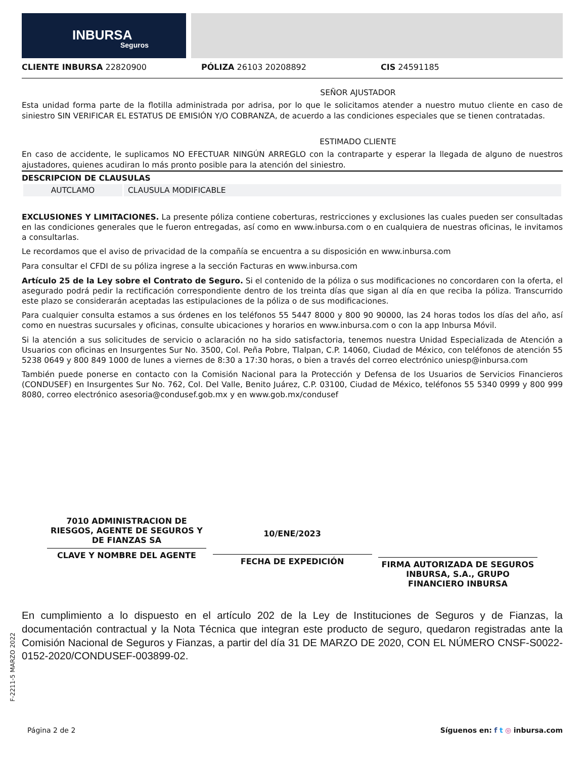INBURSA
Seguros
CLIENTE INBURSA 22820900 PÓLIZA 26103 20208892 CIS 24591185
SEÑOR AJUSTADOR
Esta unidad forma parte de la flotilla administrada por adrisa, por lo que le solicitamos atender a nuestro mutuo cliente en caso de siniestro SIN VERIFICAR EL ESTATUS DE EMISIÓN Y/O COBRANZA, de acuerdo a las condiciones especiales que se tienen contratadas.
ESTIMADO CLIENTE
En caso de accidente, le suplicamos NO EFECTUAR NINGÚN ARREGLO con la contraparte y esperar la llegada de alguno de nuestros ajustadores, quienes acudiran lo más pronto posible para la atención del siniestro.
DESCRIPCION DE CLAUSULAS
| AUTCLAMO | CLAUSULA MODIFICABLE |
EXCLUSIONES Y LIMITACIONES. La presente póliza contiene coberturas, restricciones y exclusiones las cuales pueden ser consultadas en las condiciones generales que le fueron entregadas, así como en www.inbursa.com o en cualquiera de nuestras oficinas, le invitamos a consultarlas.
Le recordamos que el aviso de privacidad de la compañía se encuentra a su disposición en www.inbursa.com
Para consultar el CFDI de su póliza ingrese a la sección Facturas en www.inbursa.com
Artículo 25 de la Ley sobre el Contrato de Seguro. Si el contenido de la póliza o sus modificaciones no concordaren con la oferta, el asegurado podrá pedir la rectificación correspondiente dentro de los treinta días que sigan al día en que reciba la póliza. Transcurrido este plazo se considerarán aceptadas las estipulaciones de la póliza o de sus modificaciones.
Para cualquier consulta estamos a sus órdenes en los teléfonos 55 5447 8000 y 800 90 90000, las 24 horas todos los días del año, así como en nuestras sucursales y oficinas, consulte ubicaciones y horarios en www.inbursa.com o con la app Inbursa Móvil.
Si la atención a sus solicitudes de servicio o aclaración no ha sido satisfactoria, tenemos nuestra Unidad Especializada de Atención a Usuarios con oficinas en Insurgentes Sur No. 3500, Col. Peña Pobre, Tlalpan, C.P. 14060, Ciudad de México, con teléfonos de atención 55 5238 0649 y 800 849 1000 de lunes a viernes de 8:30 a 17:30 horas, o bien a través del correo electrónico uniesp@inbursa.com
También puede ponerse en contacto con la Comisión Nacional para la Protección y Defensa de los Usuarios de Servicios Financieros (CONDUSEF) en Insurgentes Sur No. 762, Col. Del Valle, Benito Juárez, C.P. 03100, Ciudad de México, teléfonos 55 5340 0999 y 800 999 8080, correo electrónico asesoria@condusef.gob.mx y en www.gob.mx/condusef
7010 ADMINISTRACION DE RIESGOS, AGENTE DE SEGUROS Y DE FIANZAS SA
CLAVE Y NOMBRE DEL AGENTE
10/ENE/2023
FECHA DE EXPEDICIÓN
FIRMA AUTORIZADA DE SEGUROS INBURSA, S.A., GRUPO FINANCIERO INBURSA
En cumplimiento a lo dispuesto en el artículo 202 de la Ley de Instituciones de Seguros y de Fianzas, la documentación contractual y la Nota Técnica que integran este producto de seguro, quedaron registradas ante la Comisión Nacional de Seguros y Fianzas, a partir del día 31 DE MARZO DE 2020, CON EL NÚMERO CNSF-S0022-0152-2020/CONDUSEF-003899-02.
F-2211-5 MARZO 2022
Página 2 de 2 Síguenos en: f t ◎ inbursa.com